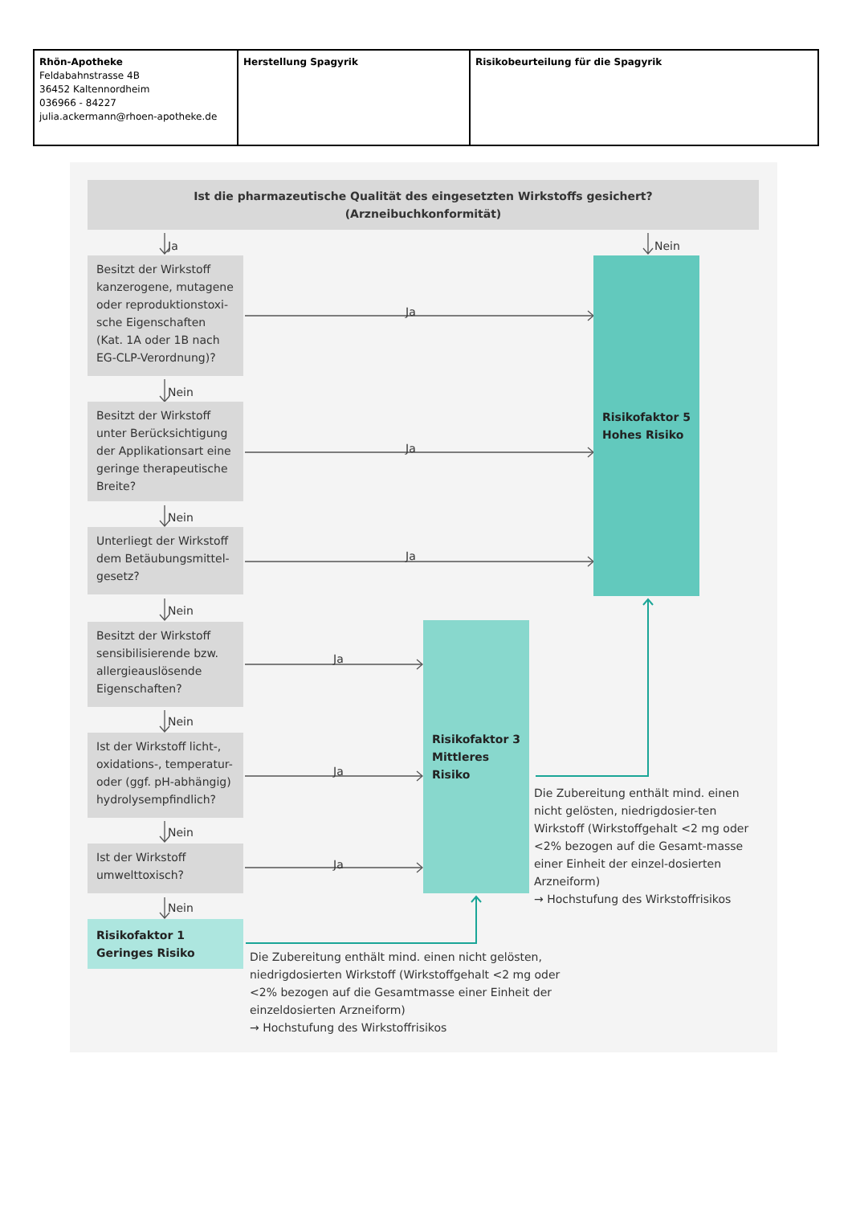| Rhön-Apotheke Feldabahnstrasse 4B 36452 Kaltennordheim 036966 - 84227 julia.ackermann@rhoen-apotheke.de | Herstellung Spagyrik | Risikobeurteilung für die Spagyrik |
Ist die pharmazeutische Qualität des eingesetzten Wirkstoffs gesichert?
(Arzneibuchkonformität)
Ja
Nein
Besitzt der Wirkstoff kanzerogene, mutagene oder reproduktionstoxi-sche Eigenschaften (Kat. 1A oder 1B nach EG-CLP-Verordnung)?
Ja
Risikofaktor 5
Hohes Risiko
Nein
Besitzt der Wirkstoff unter Berücksichtigung der Applikationsart eine geringe therapeutische Breite?
Ja
Nein
Unterliegt der Wirkstoff dem Betäubungsmittel-gesetz?
Ja
Nein
Besitzt der Wirkstoff sensibilisierende bzw. allergieauslösende Eigenschaften?
Ja
Risikofaktor 3
Mittleres Risiko
Nein
Ist der Wirkstoff licht-, oxidations-, temperatur- oder (ggf. pH-abhängig) hydrolysempfindlich?
Ja
Die Zubereitung enthält mind. einen nicht gelösten, niedrigdosier-ten Wirkstoff (Wirkstoffgehalt <2 mg oder <2% bezogen auf die Gesamt-masse einer Einheit der einzel-dosierten Arzneiform)
→ Hochstufung des Wirkstoffrisikos
Nein
Ist der Wirkstoff umwelttoxisch?
Ja
Nein
Risikofaktor 1
Geringes Risiko
Die Zubereitung enthält mind. einen nicht gelösten, niedrigdosierten Wirkstoff (Wirkstoffgehalt <2 mg oder <2% bezogen auf die Gesamtmasse einer Einheit der einzeldosierten Arzneiform)
→ Hochstufung des Wirkstoffrisikos